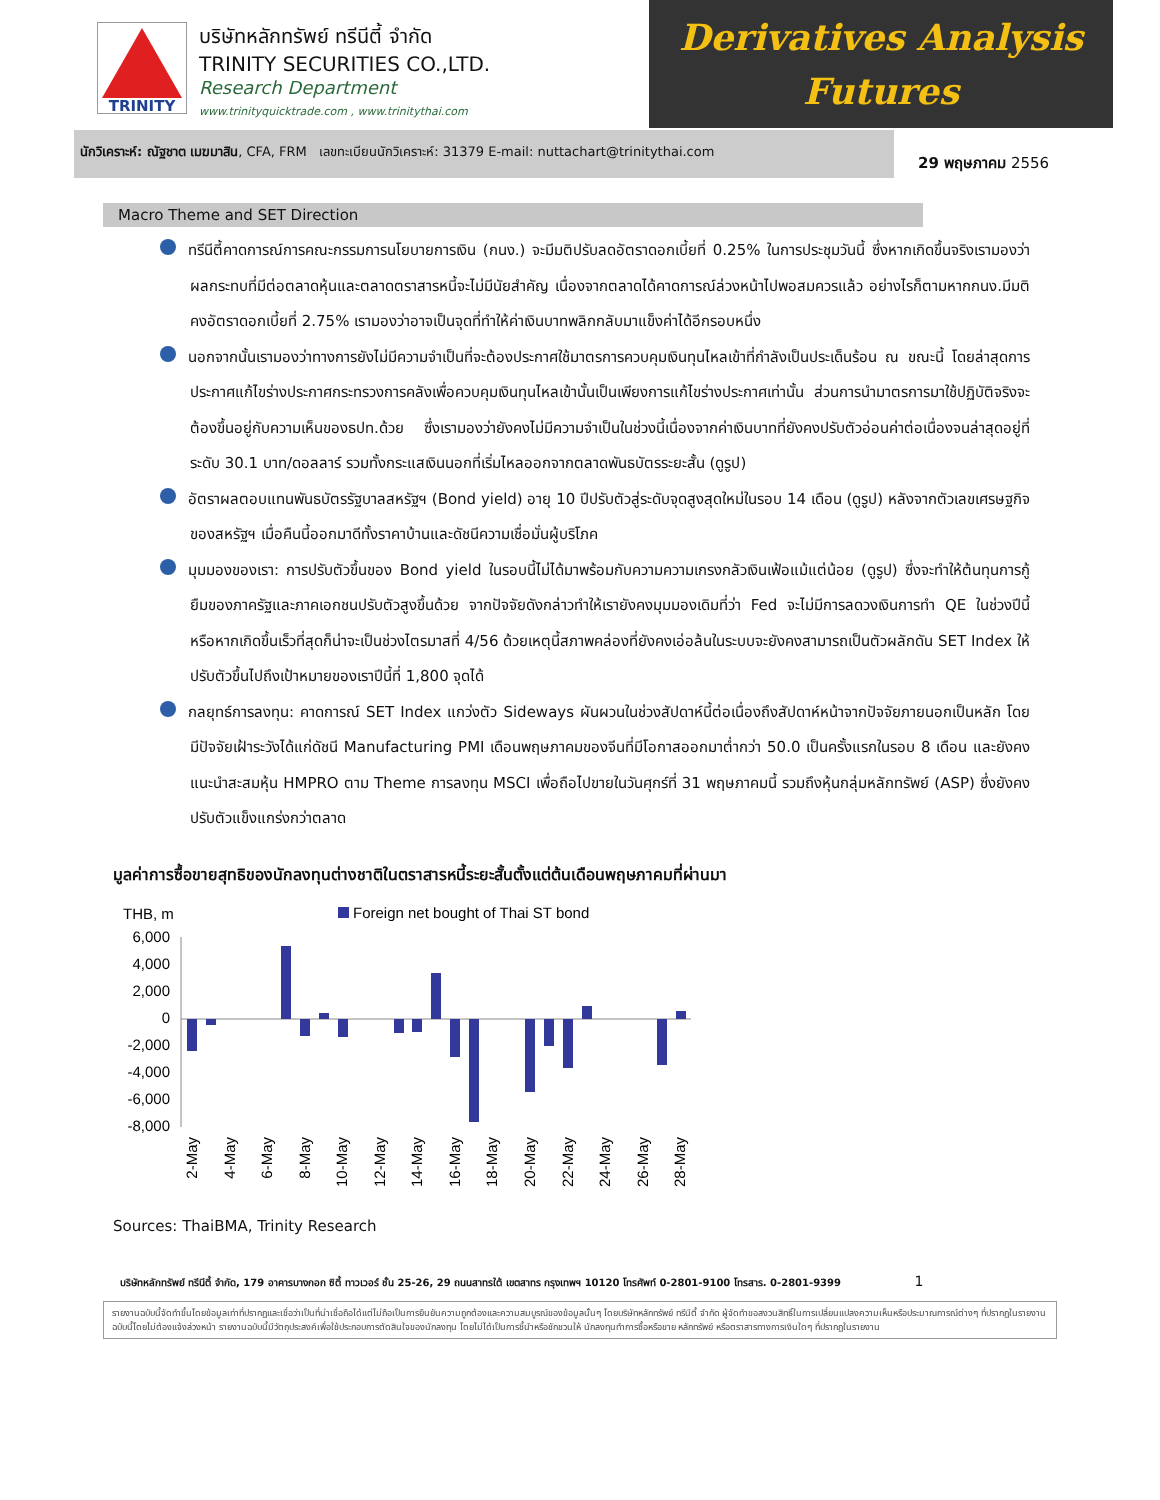TRINITY
บริษัทหลักทรัพย์ ทรีนีตี้ จำกัด
TRINITY SECURITIES CO.,LTD.
Research Department
www.trinityquicktrade.com , www.trinitythai.com
Derivatives Analysis
Futures
นักวิเคราะห์: ณัฐชาต เมฆมาสิน, CFA, FRM เลขทะเบียนนักวิเคราะห์: 31379 E-mail: nuttachart@trinitythai.com
29 พฤษภาคม 2556
Macro Theme and SET Direction
ทรีนีตี้คาดการณ์การคณะกรรมการนโยบายการเงิน (กนง.) จะมีมติปรับลดอัตราดอกเบี้ยที่ 0.25% ในการประชุมวันนี้ ซึ่งหากเกิดขึ้นจริงเรามองว่าผลกระทบที่มีต่อตลาดหุ้นและตลาดตราสารหนี้จะไม่มีนัยสำคัญ เนื่องจากตลาดได้คาดการณ์ล่วงหน้าไปพอสมควรแล้ว อย่างไรก็ตามหากกนง.มีมติคงอัตราดอกเบี้ยที่ 2.75% เรามองว่าอาจเป็นจุดที่ทำให้ค่าเงินบาทพลิกกลับมาแข็งค่าได้อีกรอบหนึ่ง
นอกจากนั้นเรามองว่าทางการยังไม่มีความจำเป็นที่จะต้องประกาศใช้มาตรการควบคุมเงินทุนไหลเข้าที่กำลังเป็นประเด็นร้อน ณ ขณะนี้ โดยล่าสุดการประกาศแก้ไขร่างประกาศกระทรวงการคลังเพื่อควบคุมเงินทุนไหลเข้านั้นเป็นเพียงการแก้ไขร่างประกาศเท่านั้น ส่วนการนำมาตรการมาใช้ปฏิบัติจริงจะต้องขึ้นอยู่กับความเห็นของธปท.ด้วย ซึ่งเรามองว่ายังคงไม่มีความจำเป็นในช่วงนี้เนื่องจากค่าเงินบาทที่ยังคงปรับตัวอ่อนค่าต่อเนื่องจนล่าสุดอยู่ที่ระดับ 30.1 บาท/ดอลลาร์ รวมทั้งกระแสเงินนอกที่เริ่มไหลออกจากตลาดพันธบัตรระยะสั้น (ดูรูป)
อัตราผลตอบแทนพันธบัตรรัฐบาลสหรัฐฯ (Bond yield) อายุ 10 ปีปรับตัวสู่ระดับจุดสูงสุดใหม่ในรอบ 14 เดือน (ดูรูป) หลังจากตัวเลขเศรษฐกิจของสหรัฐฯ เมื่อคืนนี้ออกมาดีทั้งราคาบ้านและดัชนีความเชื่อมั่นผู้บริโภค
มุมมองของเรา: การปรับตัวขึ้นของ Bond yield ในรอบนี้ไม่ได้มาพร้อมกับความความเกรงกลัวเงินเฟ้อแม้แต่น้อย (ดูรูป) ซึ่งจะทำให้ต้นทุนการกู้ยืมของภาครัฐและภาคเอกชนปรับตัวสูงขึ้นด้วย จากปัจจัยดังกล่าวทำให้เรายังคงมุมมองเดิมที่ว่า Fed จะไม่มีการลดวงเงินการทำ QE ในช่วงปีนี้ หรือหากเกิดขึ้นเร็วที่สุดก็น่าจะเป็นช่วงไตรมาสที่ 4/56 ด้วยเหตุนี้สภาพคล่องที่ยังคงเอ่อล้นในระบบจะยังคงสามารถเป็นตัวผลักดัน SET Index ให้ปรับตัวขึ้นไปถึงเป้าหมายของเราปีนี้ที่ 1,800 จุดได้
กลยุทธ์การลงทุน: คาดการณ์ SET Index แกว่งตัว Sideways ผันผวนในช่วงสัปดาห์นี้ต่อเนื่องถึงสัปดาห์หน้าจากปัจจัยภายนอกเป็นหลัก โดยมีปัจจัยเฝ้าระวังได้แก่ดัชนี Manufacturing PMI เดือนพฤษภาคมของจีนที่มีโอกาสออกมาต่ำกว่า 50.0 เป็นครั้งแรกในรอบ 8 เดือน และยังคงแนะนำสะสมหุ้น HMPRO ตาม Theme การลงทุน MSCI เพื่อถือไปขายในวันศุกร์ที่ 31 พฤษภาคมนี้ รวมถึงหุ้นกลุ่มหลักทรัพย์ (ASP) ซึ่งยังคงปรับตัวแข็งแกร่งกว่าตลาด
มูลค่าการซื้อขายสุทธิของนักลงทุนต่างชาติในตราสารหนี้ระยะสั้นตั้งแต่ต้นเดือนพฤษภาคมที่ผ่านมา
THB, m
Foreign net bought of Thai ST bond
6,000
4,000
2,000
0
-2,000
-4,000
-6,000
-8,000
2-May
4-May
6-May
8-May
10-May
12-May
14-May
16-May
18-May
20-May
22-May
24-May
26-May
28-May
Sources: ThaiBMA, Trinity Research
บริษัทหลักทรัพย์ ทรีนีตี้ จำกัด, 179 อาคารบางกอก ซิตี้ ทาวเวอร์ ชั้น 25-26, 29 ถนนสาทรใต้ เขตสาทร กรุงเทพฯ 10120 โทรศัพท์ 0-2801-9100 โทรสาร. 0-2801-9399 1
รายงานฉบับนี้จัดทำขึ้นโดยข้อมูลเท่าที่ปรากฏและเชื่อว่าเป็นที่น่าเชื่อถือได้แต่ไม่ถือเป็นการยืนยันความถูกต้องและความสมบูรณ์ของข้อมูลนั้นๆ โดยบริษัทหลักทรัพย์ ทรีนีตี้ จำกัด ผู้จัดทำขอสงวนสิทธิ์ในการเปลี่ยนแปลงความเห็นหรือประมาณการณ์ต่างๆ ที่ปรากฏในรายงานฉบับนี้โดยไม่ต้องแจ้งล่วงหน้า รายงานฉบับนี้มีวัตถุประสงค์เพื่อใช้ประกอบการตัดสินใจของนักลงทุน โดยไม่ได้เป็นการชี้นำหรือชักชวนให้ นักลงทุนทำการซื้อหรือขาย หลักทรัพย์ หรือตราสารทางการเงินใดๆ ที่ปรากฏในรายงาน